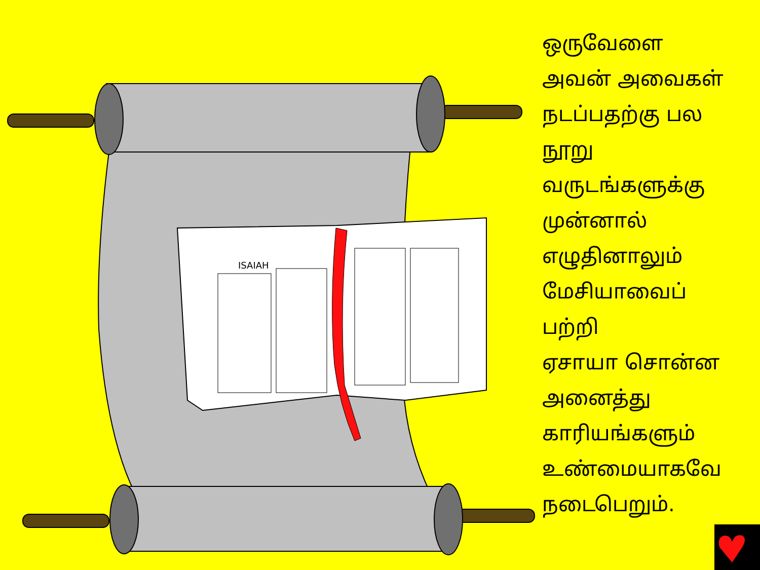ISAIAH
ஒருவேளை
அவன் அவைகள்
நடப்பதற்கு பல
நூறு
வருடங்களுக்கு
முன்னால்
எழுதினாலும்
மேசியாவைப்
பற்றி
ஏசாயா சொன்ன
அனைத்து
காரியங்களும்
உண்மையாகவே
நடைபெறும்.